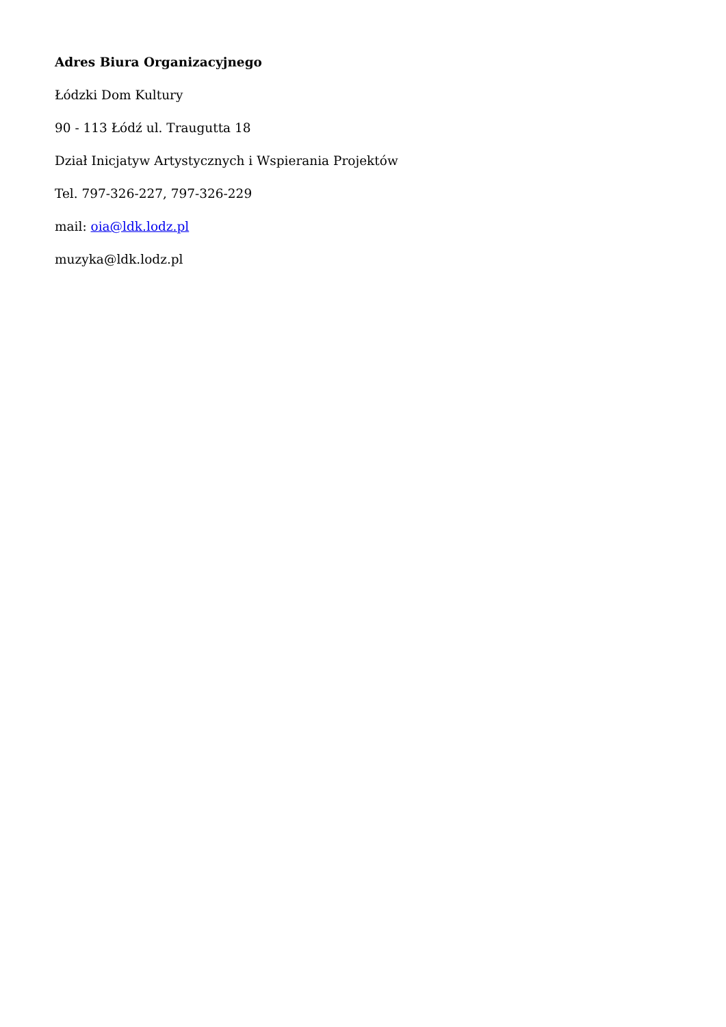Adres Biura Organizacyjnego
Łódzki Dom Kultury
90 - 113 Łódź ul. Traugutta 18
Dział Inicjatyw Artystycznych i Wspierania Projektów
Tel. 797-326-227, 797-326-229
mail: oia@ldk.lodz.pl
muzyka@ldk.lodz.pl